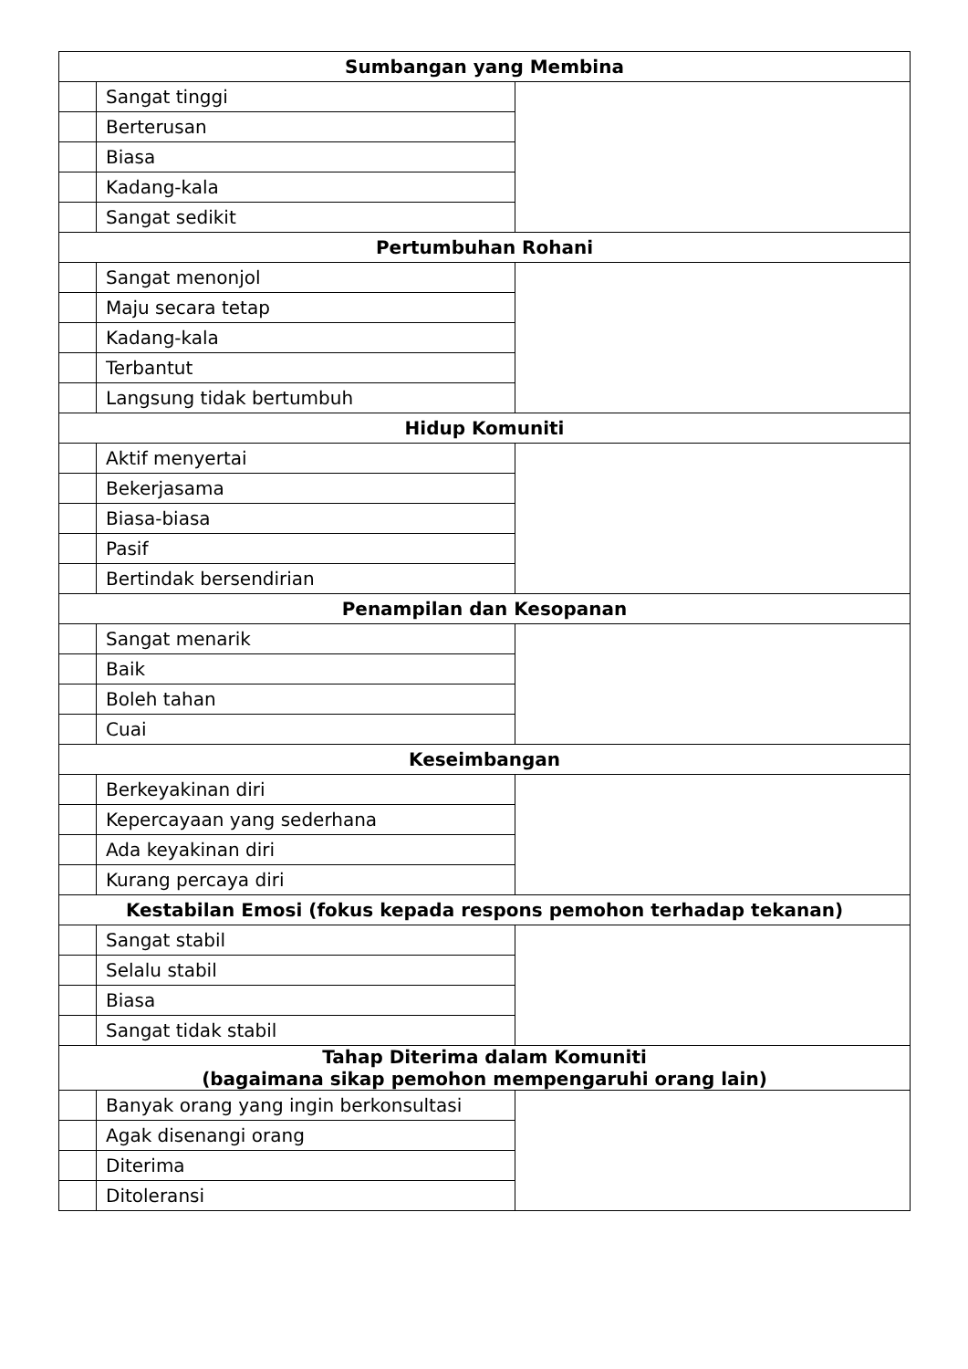| Sumbangan yang Membina | | |
| --- | --- | --- |
| | Sangat tinggi | |
| | Berterusan | |
| | Biasa | |
| | Kadang-kala | |
| | Sangat sedikit | |
| Pertumbuhan Rohani | | |
| | Sangat menonjol | |
| | Maju secara tetap | |
| | Kadang-kala | |
| | Terbantut | |
| | Langsung tidak bertumbuh | |
| Hidup Komuniti | | |
| | Aktif menyertai | |
| | Bekerjasama | |
| | Biasa-biasa | |
| | Pasif | |
| | Bertindak bersendirian | |
| Penampilan dan Kesopanan | | |
| | Sangat menarik | |
| | Baik | |
| | Boleh tahan | |
| | Cuai | |
| Keseimbangan | | |
| | Berkeyakinan diri | |
| | Kepercayaan yang sederhana | |
| | Ada keyakinan diri | |
| | Kurang percaya diri | |
| Kestabilan Emosi (fokus kepada respons pemohon terhadap tekanan) | | |
| | Sangat stabil | |
| | Selalu stabil | |
| | Biasa | |
| | Sangat tidak stabil | |
| Tahap Diterima dalam Komuniti (bagaimana sikap pemohon mempengaruhi orang lain) | | |
| | Banyak orang yang ingin berkonsultasi | |
| | Agak disenangi orang | |
| | Diterima | |
| | Ditoleransi | |